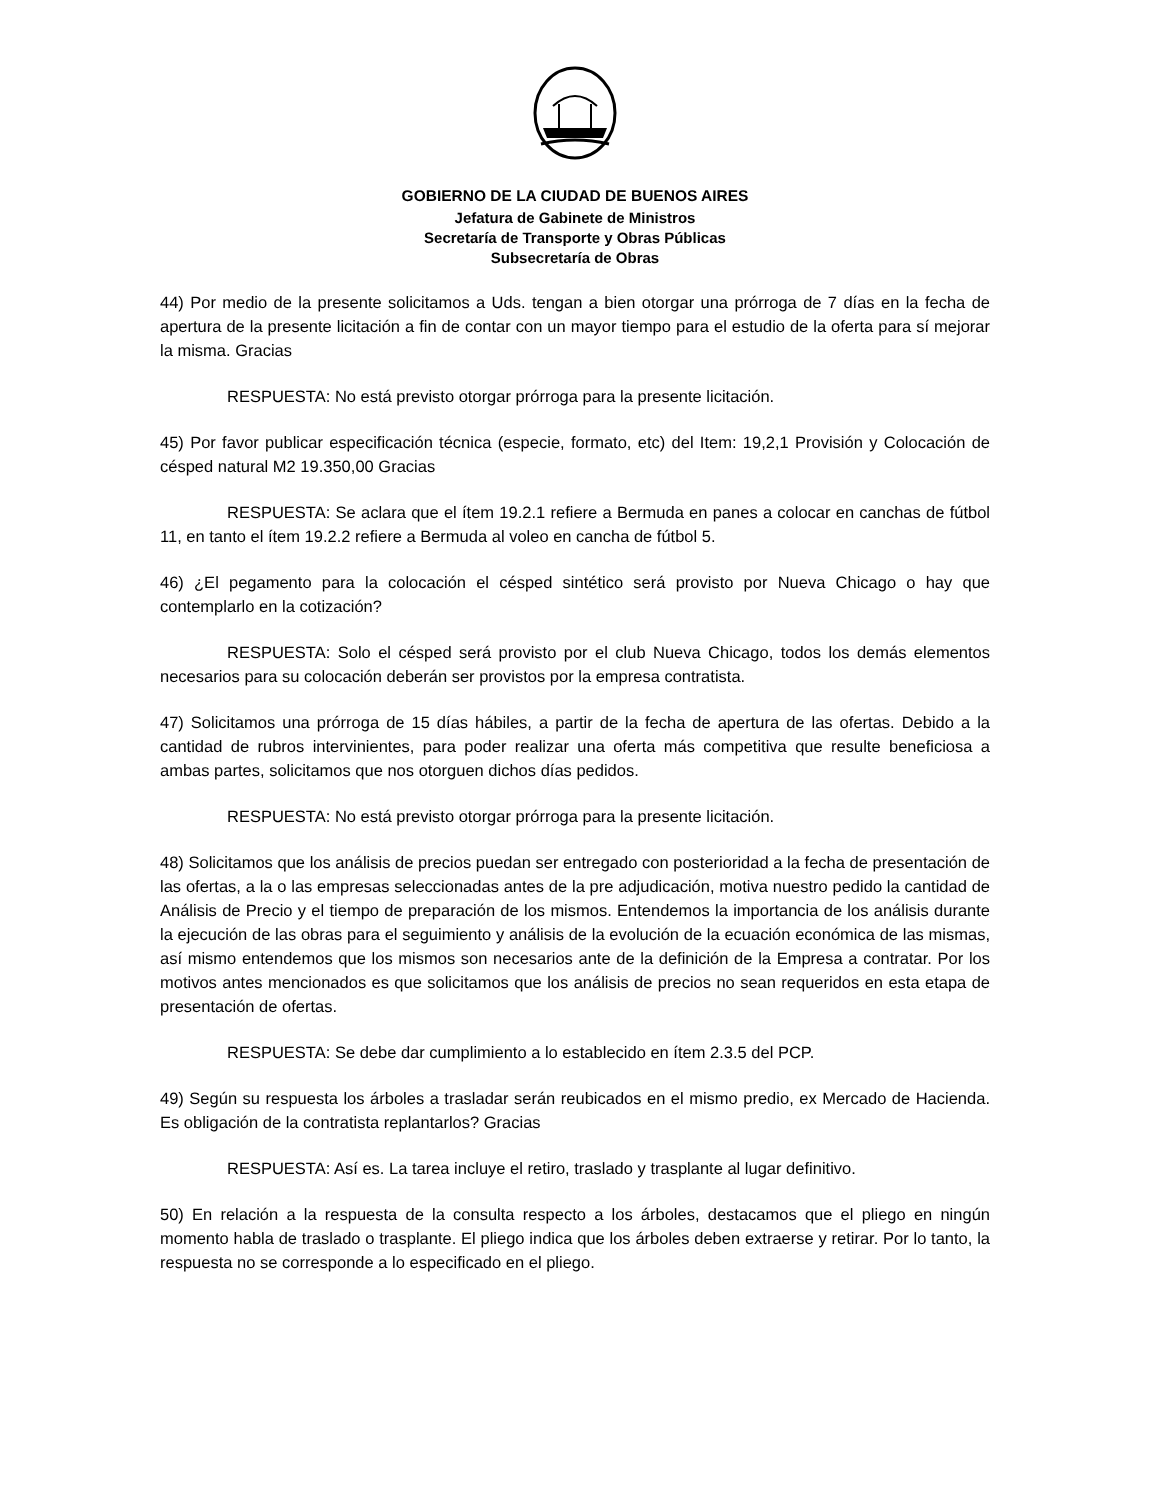GOBIERNO DE LA CIUDAD DE BUENOS AIRES
Jefatura de Gabinete de Ministros
Secretaría de Transporte y Obras Públicas
Subsecretaría de Obras
44) Por medio de la presente solicitamos a Uds. tengan a bien otorgar una prórroga de 7 días en la fecha de apertura de la presente licitación a fin de contar con un mayor tiempo para el estudio de la oferta para sí mejorar la misma. Gracias
RESPUESTA: No está previsto otorgar prórroga para la presente licitación.
45) Por favor publicar especificación técnica (especie, formato, etc) del Item: 19,2,1 Provisión y Colocación de césped natural M2 19.350,00 Gracias
RESPUESTA: Se aclara que el ítem 19.2.1 refiere a Bermuda en panes a colocar en canchas de fútbol 11, en tanto el ítem 19.2.2 refiere a Bermuda al voleo en cancha de fútbol 5.
46) ¿El pegamento para la colocación el césped sintético será provisto por Nueva Chicago o hay que contemplarlo en la cotización?
RESPUESTA: Solo el césped será provisto por el club Nueva Chicago, todos los demás elementos necesarios para su colocación deberán ser provistos por la empresa contratista.
47) Solicitamos una prórroga de 15 días hábiles, a partir de la fecha de apertura de las ofertas. Debido a la cantidad de rubros intervinientes, para poder realizar una oferta más competitiva que resulte beneficiosa a ambas partes, solicitamos que nos otorguen dichos días pedidos.
RESPUESTA: No está previsto otorgar prórroga para la presente licitación.
48) Solicitamos que los análisis de precios puedan ser entregado con posterioridad a la fecha de presentación de las ofertas, a la o las empresas seleccionadas antes de la pre adjudicación, motiva nuestro pedido la cantidad de Análisis de Precio y el tiempo de preparación de los mismos. Entendemos la importancia de los análisis durante la ejecución de las obras para el seguimiento y análisis de la evolución de la ecuación económica de las mismas, así mismo entendemos que los mismos son necesarios ante de la definición de la Empresa a contratar. Por los motivos antes mencionados es que solicitamos que los análisis de precios no sean requeridos en esta etapa de presentación de ofertas.
RESPUESTA: Se debe dar cumplimiento a lo establecido en ítem 2.3.5 del PCP.
49) Según su respuesta los árboles a trasladar serán reubicados en el mismo predio, ex Mercado de Hacienda. Es obligación de la contratista replantarlos? Gracias
RESPUESTA: Así es. La tarea incluye el retiro, traslado y trasplante al lugar definitivo.
50) En relación a la respuesta de la consulta respecto a los árboles, destacamos que el pliego en ningún momento habla de traslado o trasplante. El pliego indica que los árboles deben extraerse y retirar. Por lo tanto, la respuesta no se corresponde a lo especificado en el pliego.